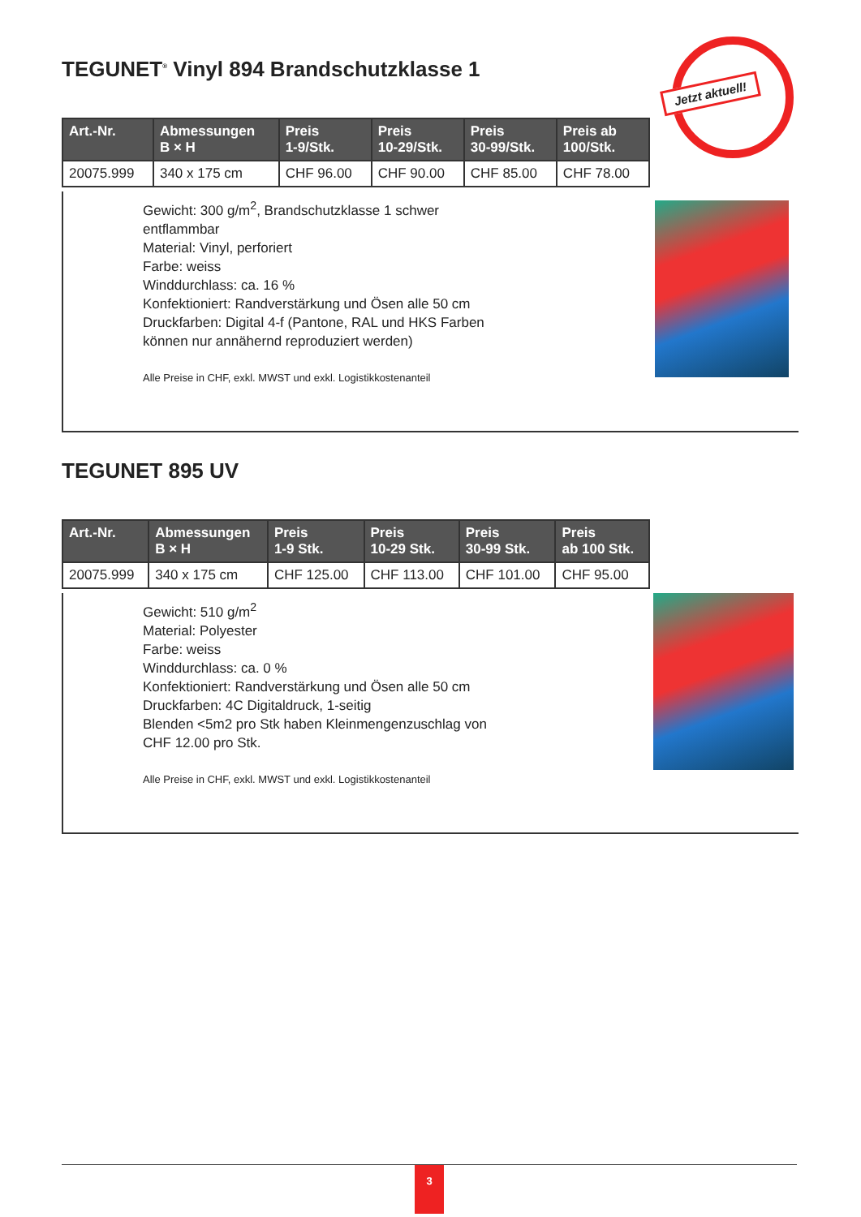TEGUNET<sup>®</sup> Vinyl 894 Brandschutzklasse 1
Jetzt aktuell!
| Art.-Nr. | Abmessungen B × H | Preis 1-9/Stk. | Preis 10-29/Stk. | Preis 30-99/Stk. | Preis ab 100/Stk. |
| --- | --- | --- | --- | --- | --- |
| 20075.999 | 340 x 175 cm | CHF 96.00 | CHF 90.00 | CHF 85.00 | CHF 78.00 |
Gewicht: 300 g/m<sup>2</sup>, Brandschutzklasse 1 schwer
entflammbar
Material: Vinyl, perforiert
Farbe: weiss
Winddurchlass: ca. 16 %
Konfektioniert: Randverstärkung und Ösen alle 50 cm
Druckfarben: Digital 4-f (Pantone, RAL und HKS Farben
können nur annähernd reproduziert werden)
Alle Preise in CHF, exkl. MWST und exkl. Logistikkostenanteil
TEGUNET 895 UV
| Art.-Nr. | Abmessungen B × H | Preis 1-9 Stk. | Preis 10-29 Stk. | Preis 30-99 Stk. | Preis ab 100 Stk. |
| --- | --- | --- | --- | --- | --- |
| 20075.999 | 340 x 175 cm | CHF 125.00 | CHF 113.00 | CHF 101.00 | CHF 95.00 |
Gewicht: 510 g/m<sup>2</sup>
Material: Polyester
Farbe: weiss
Winddurchlass: ca. 0 %
Konfektioniert: Randverstärkung und Ösen alle 50 cm
Druckfarben: 4C Digitaldruck, 1-seitig
Blenden <5m2 pro Stk haben Kleinmengenzuschlag von
CHF 12.00 pro Stk.
Alle Preise in CHF, exkl. MWST und exkl. Logistikkostenanteil
3